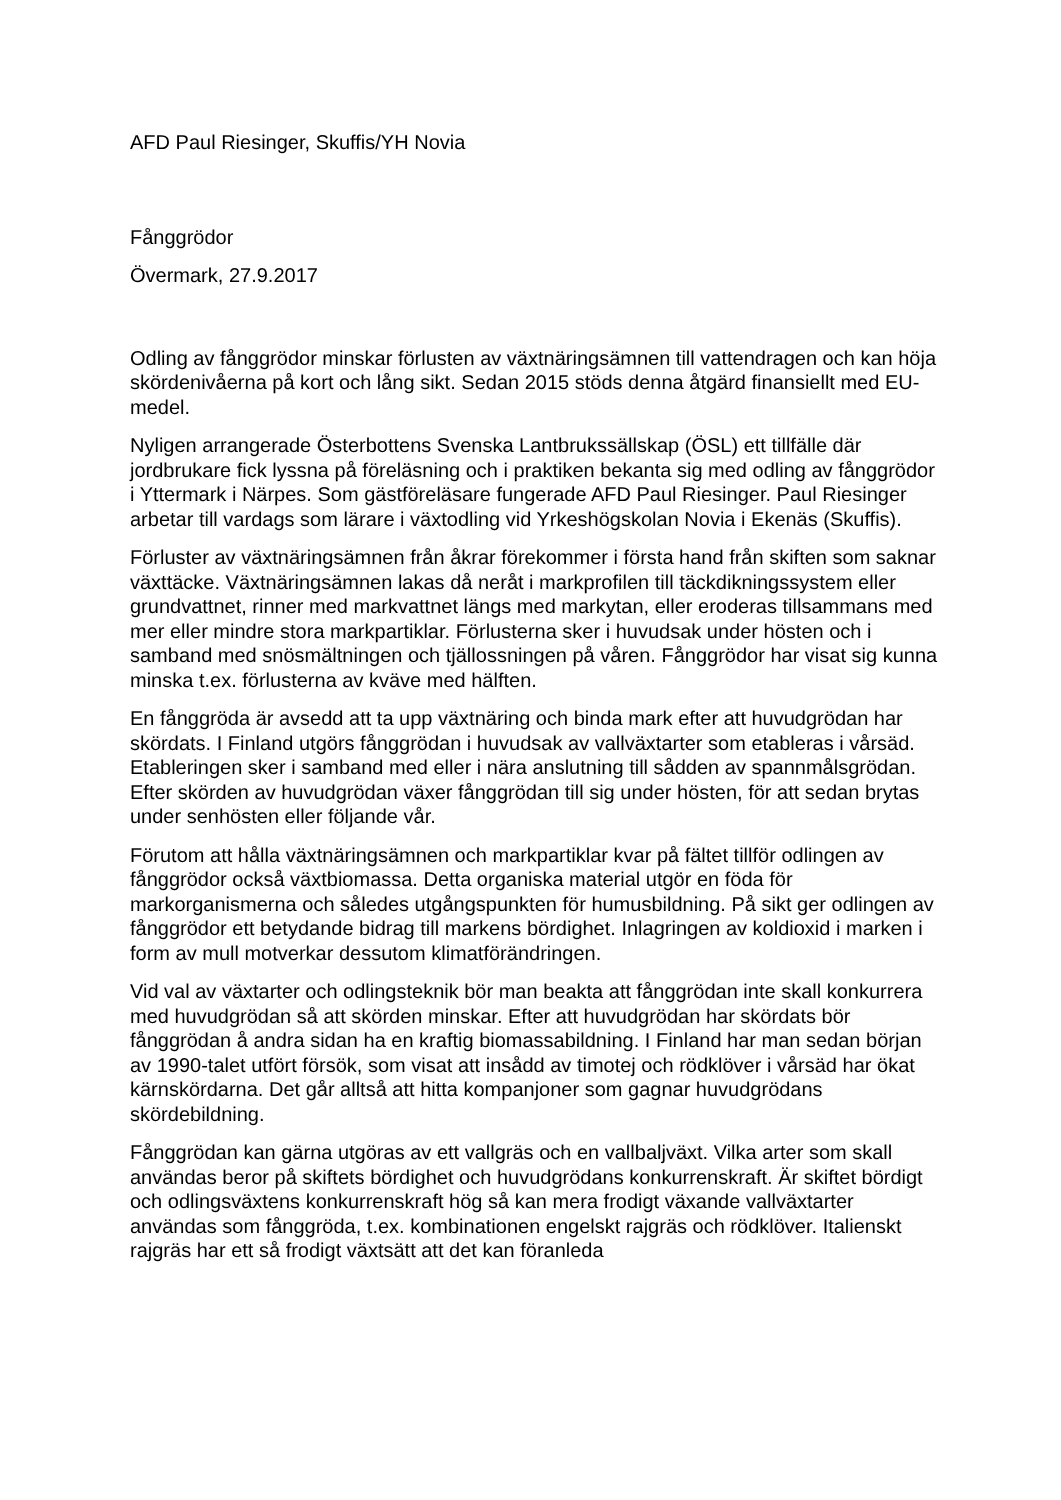AFD Paul Riesinger, Skuffis/YH Novia
Fånggrödor
Övermark, 27.9.2017
Odling av fånggrödor minskar förlusten av växtnäringsämnen till vattendragen och kan höja skördenivåerna på kort och lång sikt. Sedan 2015 stöds denna åtgärd finansiellt med EU-medel.
Nyligen arrangerade Österbottens Svenska Lantbrukssällskap (ÖSL) ett tillfälle där jordbrukare fick lyssna på föreläsning och i praktiken bekanta sig med odling av fånggrödor i Yttermark i Närpes. Som gästföreläsare fungerade AFD Paul Riesinger. Paul Riesinger arbetar till vardags som lärare i växtodling vid Yrkeshögskolan Novia i Ekenäs (Skuffis).
Förluster av växtnäringsämnen från åkrar förekommer i första hand från skiften som saknar växttäcke. Växtnäringsämnen lakas då neråt i markprofilen till täckdikningssystem eller grundvattnet, rinner med markvattnet längs med markytan, eller eroderas tillsammans med mer eller mindre stora markpartiklar. Förlusterna sker i huvudsak under hösten och i samband med snösmältningen och tjällossningen på våren. Fånggrödor har visat sig kunna minska t.ex. förlusterna av kväve med hälften.
En fånggröda är avsedd att ta upp växtnäring och binda mark efter att huvudgrödan har skördats. I Finland utgörs fånggrödan i huvudsak av vallväxtarter som etableras i vårsäd. Etableringen sker i samband med eller i nära anslutning till sådden av spannmålsgrödan. Efter skörden av huvudgrödan växer fånggrödan till sig under hösten, för att sedan brytas under senhösten eller följande vår.
Förutom att hålla växtnäringsämnen och markpartiklar kvar på fältet tillför odlingen av fånggrödor också växtbiomassa. Detta organiska material utgör en föda för markorganismerna och således utgångspunkten för humusbildning. På sikt ger odlingen av fånggrödor ett betydande bidrag till markens bördighet. Inlagringen av koldioxid i marken i form av mull motverkar dessutom klimatförändringen.
Vid val av växtarter och odlingsteknik bör man beakta att fånggrödan inte skall konkurrera med huvudgrödan så att skörden minskar. Efter att huvudgrödan har skördats bör fånggrödan å andra sidan ha en kraftig biomassabildning. I Finland har man sedan början av 1990-talet utfört försök, som visat att insådd av timotej och rödklöver i vårsäd har ökat kärnskördarna. Det går alltså att hitta kompanjoner som gagnar huvudgrödans skördebildning.
Fånggrödan kan gärna utgöras av ett vallgräs och en vallbaljväxt. Vilka arter som skall användas beror på skiftets bördighet och huvudgrödans konkurrenskraft. Är skiftet bördigt och odlingsväxtens konkurrenskraft hög så kan mera frodigt växande vallväxtarter användas som fånggröda, t.ex. kombinationen engelskt rajgräs och rödklöver. Italienskt rajgräs har ett så frodigt växtsätt att det kan föranleda